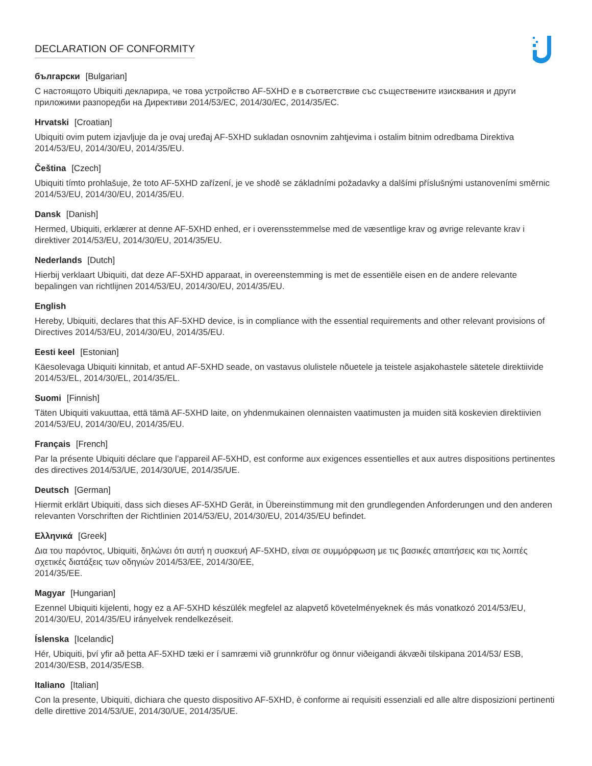DECLARATION OF CONFORMITY
български [Bulgarian]
С настоящото Ubiquiti декларира, че това устройство AF-5XHD е в съответствие със съществените изисквания и други приложими разпоредби на Директиви 2014/53/EC, 2014/30/ЕС, 2014/35/ЕС.
Hrvatski [Croatian]
Ubiquiti ovim putem izjavljuje da je ovaj uređaj AF-5XHD sukladan osnovnim zahtjevima i ostalim bitnim odredbama Direktiva 2014/53/EU, 2014/30/EU, 2014/35/EU.
Čeština [Czech]
Ubiquiti tímto prohlašuje, že toto AF-5XHD zařízení, je ve shodě se základními požadavky a dalšími příslušnými ustanoveními směrnic 2014/53/EU, 2014/30/EU, 2014/35/EU.
Dansk [Danish]
Hermed, Ubiquiti, erklærer at denne AF-5XHD enhed, er i overensstemmelse med de væsentlige krav og øvrige relevante krav i direktiver 2014/53/EU, 2014/30/EU, 2014/35/EU.
Nederlands [Dutch]
Hierbij verklaart Ubiquiti, dat deze AF-5XHD apparaat, in overeenstemming is met de essentiële eisen en de andere relevante bepalingen van richtlijnen 2014/53/EU, 2014/30/EU, 2014/35/EU.
English
Hereby, Ubiquiti, declares that this AF-5XHD device, is in compliance with the essential requirements and other relevant provisions of Directives 2014/53/EU, 2014/30/EU, 2014/35/EU.
Eesti keel [Estonian]
Käesolevaga Ubiquiti kinnitab, et antud AF-5XHD seade, on vastavus olulistele nõuetele ja teistele asjakohastele sätetele direktiivide 2014/53/EL, 2014/30/EL, 2014/35/EL.
Suomi [Finnish]
Täten Ubiquiti vakuuttaa, että tämä AF-5XHD laite, on yhdenmukainen olennaisten vaatimusten ja muiden sitä koskevien direktiivien 2014/53/EU, 2014/30/EU, 2014/35/EU.
Français [French]
Par la présente Ubiquiti déclare que l’appareil AF-5XHD, est conforme aux exigences essentielles et aux autres dispositions pertinentes des directives 2014/53/UE, 2014/30/UE, 2014/35/UE.
Deutsch [German]
Hiermit erklärt Ubiquiti, dass sich dieses AF-5XHD Gerät, in Übereinstimmung mit den grundlegenden Anforderungen und den anderen relevanten Vorschriften der Richtlinien 2014/53/EU, 2014/30/EU, 2014/35/EU befindet.
Ελληνικά [Greek]
Δια του παρόντος, Ubiquiti, δηλώνει ότι αυτή η συσκευή AF-5XHD, είναι σε συμμόρφωση με τις βασικές απαιτήσεις και τις λοιπές σχετικές διατάξεις των οδηγιών 2014/53/EE, 2014/30/EE,
2014/35/EE.
Magyar [Hungarian]
Ezennel Ubiquiti kijelenti, hogy ez a AF-5XHD készülék megfelel az alapvető követelményeknek és más vonatkozó 2014/53/EU, 2014/30/EU, 2014/35/EU irányelvek rendelkezéseit.
Íslenska [Icelandic]
Hér, Ubiquiti, því yfir að þetta AF-5XHD tæki er í samræmi við grunnkröfur og önnur viðeigandi ákvæði tilskipana 2014/53/ ESB, 2014/30/ESB, 2014/35/ESB.
Italiano [Italian]
Con la presente, Ubiquiti, dichiara che questo dispositivo AF-5XHD, è conforme ai requisiti essenziali ed alle altre disposizioni pertinenti delle direttive 2014/53/UE, 2014/30/UE, 2014/35/UE.